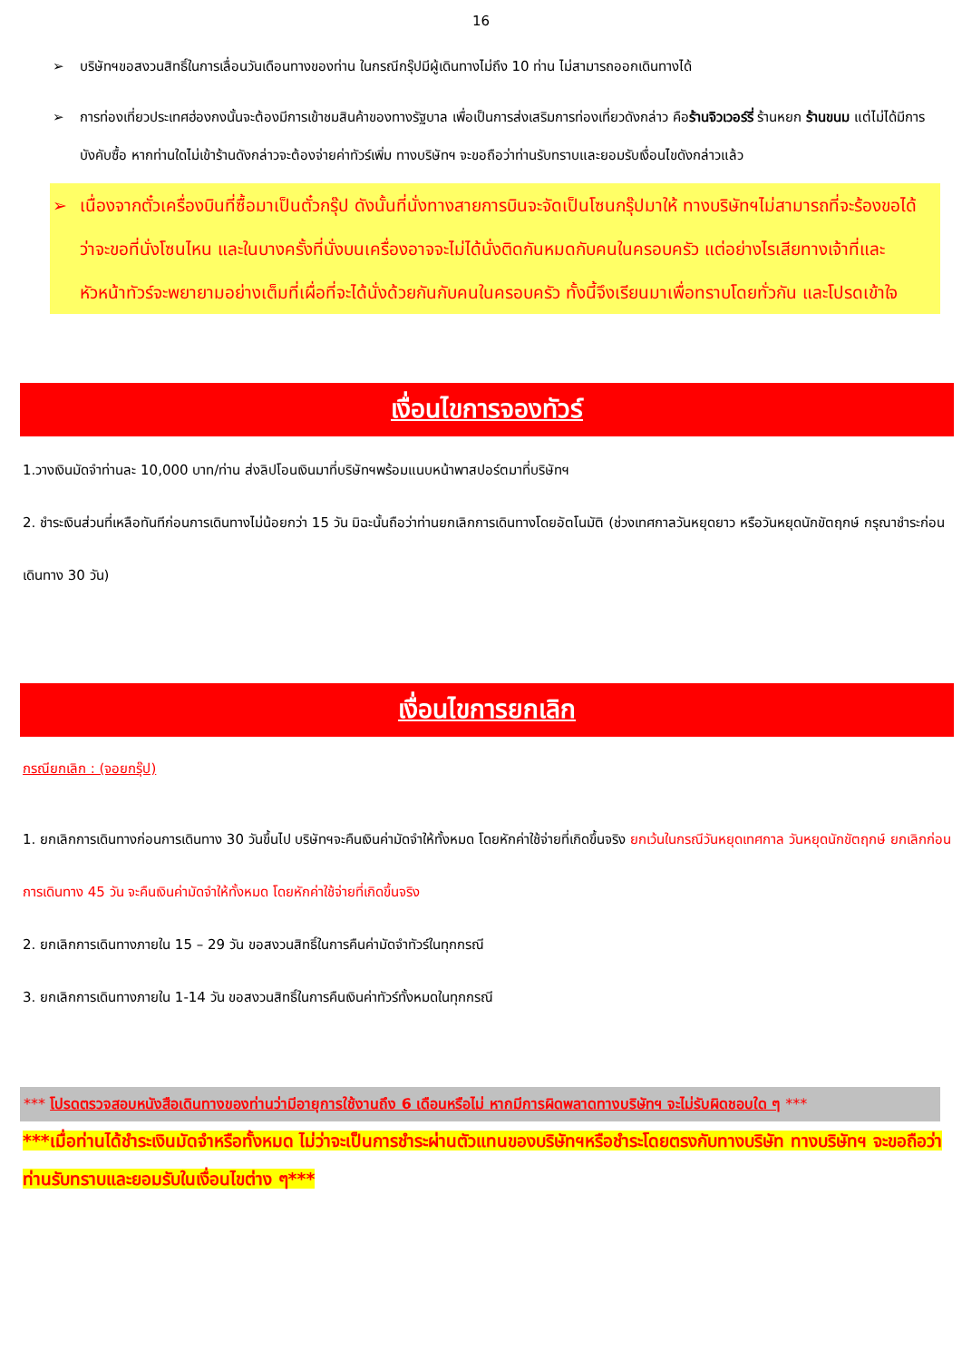16
➢ บริษัทฯขอสงวนสิทธิ์ในการเลื่อนวันเดือนทางของท่าน ในกรณีกรุ๊ปมีผู้เดินทางไม่ถึง 10 ท่าน ไม่สามารถออกเดินทางได้
➢ การท่องเที่ยวประเทศฮ่องกงนั้นจะต้องมีการเข้าชมสินค้าของทางรัฐบาล เพื่อเป็นการส่งเสริมการท่องเที่ยวดังกล่าว คือร้านจิวเวอร์รี่ ร้านหยก ร้านขนม แต่ไม่ได้มีการบังคับซื้อ หากท่านใดไม่เข้าร้านดังกล่าวจะต้องจ่ายค่าทัวร์เพิ่ม ทางบริษัทฯ จะขอถือว่าท่านรับทราบและยอมรับเงื่อนไขดังกล่าวแล้ว
➢ เนื่องจากตั๋วเครื่องบินที่ซื้อมาเป็นตั๋วกรุ๊ป ดังนั้นที่นั่งทางสายการบินจะจัดเป็นโซนกรุ๊ปมาให้ ทางบริษัทฯไม่สามารถที่จะร้องขอได้ว่าจะขอที่นั่งโซนไหน และในบางครั้งที่นั่งบนเครื่องอาจจะไม่ได้นั่งติดกันหมดกับคนในครอบครัว แต่อย่างไรเสียทางเจ้าที่และหัวหน้าทัวร์จะพยายามอย่างเต็มที่เผื่อที่จะได้นั่งด้วยกันกับคนในครอบครัว ทั้งนี้จึงเรียนมาเพื่อทราบโดยทั่วกัน และโปรดเข้าใจ
เงื่อนไขการจองทัวร์
1.วางเงินมัดจำท่านละ 10,000 บาท/ท่าน ส่งลิปโอนเงินมาที่บริษัทฯพร้อมแนบหน้าพาสปอร์ตมาที่บริษัทฯ
2. ชำระเงินส่วนที่เหลือทันทีก่อนการเดินทางไม่น้อยกว่า 15 วัน มิฉะนั้นถือว่าท่านยกเลิกการเดินทางโดยอัตโนมัติ (ช่วงเทศกาลวันหยุดยาว หรือวันหยุดนักขัตฤกษ์ กรุณาชำระก่อนเดินทาง 30 วัน)
เงื่อนไขการยกเลิก
กรณียกเลิก : (จอยกรุ๊ป)
1. ยกเลิกการเดินทางก่อนการเดินทาง 30 วันขึ้นไป บริษัทฯจะคืนเงินค่ามัดจำให้ทั้งหมด โดยหักค่าใช้จ่ายที่เกิดขึ้นจริง ยกเว้นในกรณีวันหยุดเทศกาล วันหยุดนักขัตฤกษ์ ยกเลิกก่อนการเดินทาง 45 วัน จะคืนเงินค่ามัดจำให้ทั้งหมด โดยหักค่าใช้จ่ายที่เกิดขึ้นจริง
2. ยกเลิกการเดินทางภายใน 15 – 29 วัน ขอสงวนสิทธิ์ในการคืนค่ามัดจำทัวร์ในทุกกรณี
3. ยกเลิกการเดินทางภายใน 1-14 วัน ขอสงวนสิทธิ์ในการคืนเงินค่าทัวร์ทั้งหมดในทุกกรณี
*** โปรดตรวจสอบหนังสือเดินทางของท่านว่ามีอายุการใช้งานถึง 6 เดือนหรือไม่ หากมีการผิดพลาดทางบริษัทฯ จะไม่รับผิดชอบใด ๆ ***
***เมื่อท่านได้ชำระเงินมัดจำหรือทั้งหมด ไม่ว่าจะเป็นการชำระผ่านตัวแทนของบริษัทฯหรือชำระโดยตรงกับทางบริษัท ทางบริษัทฯ จะขอถือว่าท่านรับทราบและยอมรับในเงื่อนไขต่าง ๆ***